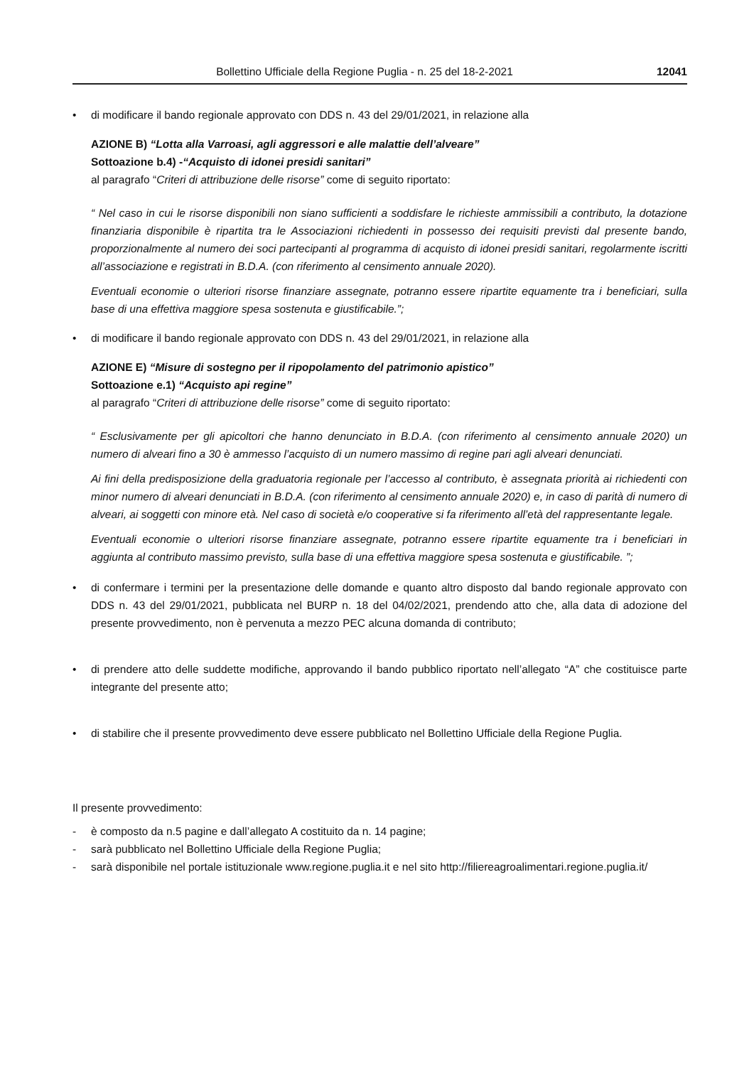Bollettino Ufficiale della Regione Puglia - n. 25 del 18-2-2021 12041
• di modificare il bando regionale approvato con DDS n. 43 del 29/01/2021, in relazione alla
AZIONE B) “Lotta alla Varroasi, agli aggressori e alle malattie dell’alveare”
Sottoazione b.4) -“Acquisto di idonei presidi sanitari”
al paragrafo “Criteri di attribuzione delle risorse” come di seguito riportato:
“ Nel caso in cui le risorse disponibili non siano sufficienti a soddisfare le richieste ammissibili a contributo, la dotazione finanziaria disponibile è ripartita tra le Associazioni richiedenti in possesso dei requisiti previsti dal presente bando, proporzionalmente al numero dei soci partecipanti al programma di acquisto di idonei presidi sanitari, regolarmente iscritti all’associazione e registrati in B.D.A. (con riferimento al censimento annuale 2020).
Eventuali economie o ulteriori risorse finanziare assegnate, potranno essere ripartite equamente tra i beneficiari, sulla base di una effettiva maggiore spesa sostenuta e giustificabile.”;
• di modificare il bando regionale approvato con DDS n. 43 del 29/01/2021, in relazione alla
AZIONE E) “Misure di sostegno per il ripopolamento del patrimonio apistico”
Sottoazione e.1) “Acquisto api regine”
al paragrafo “Criteri di attribuzione delle risorse” come di seguito riportato:
“ Esclusivamente per gli apicoltori che hanno denunciato in B.D.A. (con riferimento al censimento annuale 2020) un numero di alveari fino a 30 è ammesso l’acquisto di un numero massimo di regine pari agli alveari denunciati.
Ai fini della predisposizione della graduatoria regionale per l’accesso al contributo, è assegnata priorità ai richiedenti con minor numero di alveari denunciati in B.D.A. (con riferimento al censimento annuale 2020) e, in caso di parità di numero di alveari, ai soggetti con minore età. Nel caso di società e/o cooperative si fa riferimento all’età del rappresentante legale.
Eventuali economie o ulteriori risorse finanziare assegnate, potranno essere ripartite equamente tra i beneficiari in aggiunta al contributo massimo previsto, sulla base di una effettiva maggiore spesa sostenuta e giustificabile. ”;
• di confermare i termini per la presentazione delle domande e quanto altro disposto dal bando regionale approvato con DDS n. 43 del 29/01/2021, pubblicata nel BURP n. 18 del 04/02/2021, prendendo atto che, alla data di adozione del presente provvedimento, non è pervenuta a mezzo PEC alcuna domanda di contributo;
• di prendere atto delle suddette modifiche, approvando il bando pubblico riportato nell’allegato “A” che costituisce parte integrante del presente atto;
• di stabilire che il presente provvedimento deve essere pubblicato nel Bollettino Ufficiale della Regione Puglia.
Il presente provvedimento:
- è composto da n.5 pagine e dall’allegato A costituito da n. 14 pagine;
- sarà pubblicato nel Bollettino Ufficiale della Regione Puglia;
- sarà disponibile nel portale istituzionale www.regione.puglia.it e nel sito http://filiereagroalimentari.regione.puglia.it/